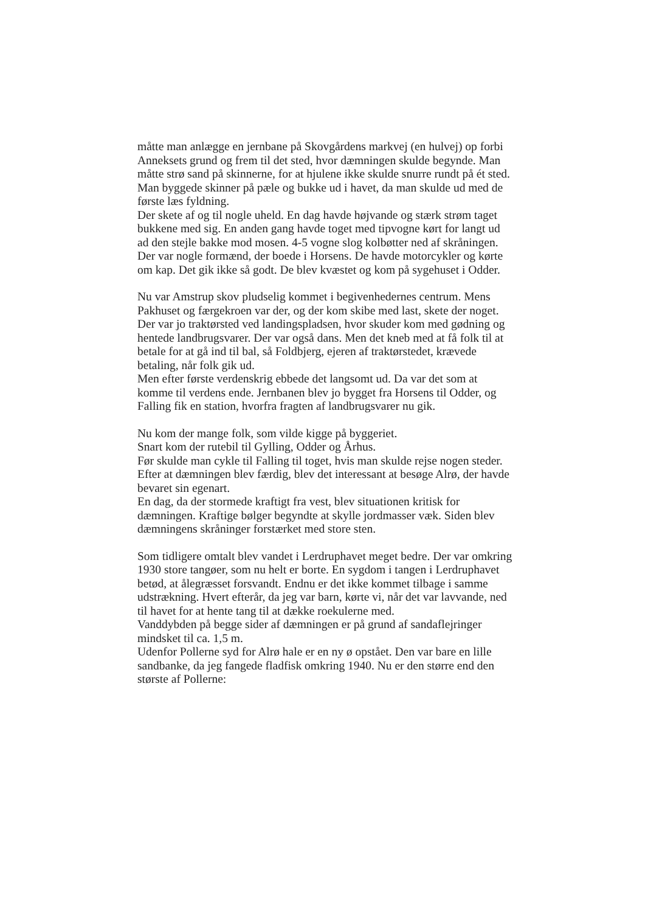måtte man anlægge en jernbane på Skovgårdens markvej (en hulvej) op forbi Anneksets grund og frem til det sted, hvor dæmningen skulde begynde. Man måtte strø sand på skinnerne, for at hjulene ikke skulde snurre rundt på ét sted. Man byggede skinner på pæle og bukke ud i havet, da man skulde ud med de første læs fyldning.
Der skete af og til nogle uheld. En dag havde højvande og stærk strøm taget bukkene med sig. En anden gang havde toget med tipvogne kørt for langt ud ad den stejle bakke mod mosen. 4-5 vogne slog kolbøtter ned af skråningen.
Der var nogle formænd, der boede i Horsens. De havde motorcykler og kørte om kap. Det gik ikke så godt. De blev kvæstet og kom på sygehuset i Odder.
Nu var Amstrup skov pludselig kommet i begivenhedernes centrum. Mens Pakhuset og færgekroen var der, og der kom skibe med last, skete der noget. Der var jo traktørsted ved landingspladsen, hvor skuder kom med gødning og hentede landbrugsvarer. Der var også dans. Men det kneb med at få folk til at betale for at gå ind til bal, så Foldbjerg, ejeren af traktørstedet, krævede betaling, når folk gik ud.
Men efter første verdenskrig ebbede det langsomt ud. Da var det som at komme til verdens ende. Jernbanen blev jo bygget fra Horsens til Odder, og Falling fik en station, hvorfra fragten af landbrugsvarer nu gik.
Nu kom der mange folk, som vilde kigge på byggeriet.
Snart kom der rutebil til Gylling, Odder og Århus.
Før skulde man cykle til Falling til toget, hvis man skulde rejse nogen steder.
Efter at dæmningen blev færdig, blev det interessant at besøge Alrø, der havde bevaret sin egenart.
En dag, da der stormede kraftigt fra vest, blev situationen kritisk for dæmningen. Kraftige bølger begyndte at skylle jordmasser væk. Siden blev dæmningens skråninger forstærket med store sten.
Som tidligere omtalt blev vandet i Lerdruphavet meget bedre. Der var omkring 1930 store tangøer, som nu helt er borte. En sygdom i tangen i Lerdruphavet betød, at ålegræsset forsvandt. Endnu er det ikke kommet tilbage i samme udstrækning. Hvert efterår, da jeg var barn, kørte vi, når det var lavvande, ned til havet for at hente tang til at dække roekulerne med.
Vanddybden på begge sider af dæmningen er på grund af sandaflejringer mindsket til ca. 1,5 m.
Udenfor Pollerne syd for Alrø hale er en ny ø opstået. Den var bare en lille sandbanke, da jeg fangede fladfisk omkring 1940. Nu er den større end den største af Pollerne: